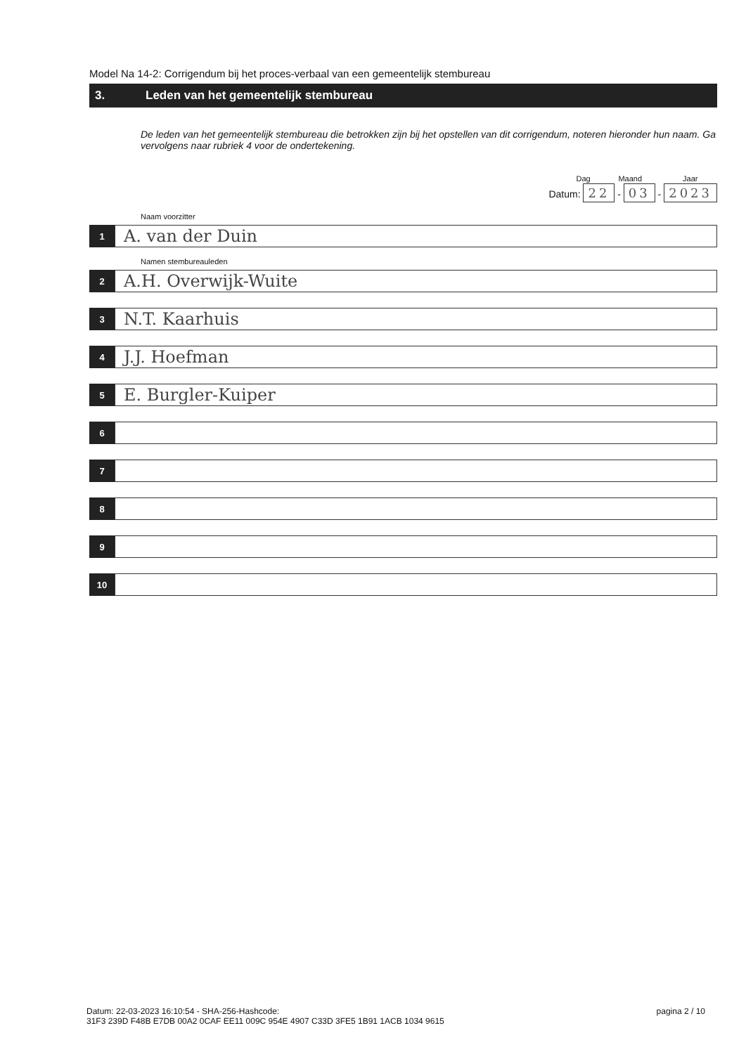Model Na 14-2: Corrigendum bij het proces-verbaal van een gemeentelijk stembureau
3. Leden van het gemeentelijk stembureau
De leden van het gemeentelijk stembureau die betrokken zijn bij het opstellen van dit corrigendum, noteren hieronder hun naam. Ga vervolgens naar rubriek 4 voor de ondertekening.
Dag Maand Jaar
Datum: 22 - 03 - 2023
Naam voorzitter
1
A. van der Duin
Namen stembureauleden
2
A.H. Overwijk-Wuite
3
N.T. Kaarhuis
4
J.J. Hoefman
5
E. Burgler-Kuiper
6
7
8
9
10
Datum: 22-03-2023 16:10:54 - SHA-256-Hashcode:
31F3 239D F48B E7DB 00A2 0CAF EE11 009C 954E 4907 C33D 3FE5 1B91 1ACB 1034 9615
pagina 2 / 10